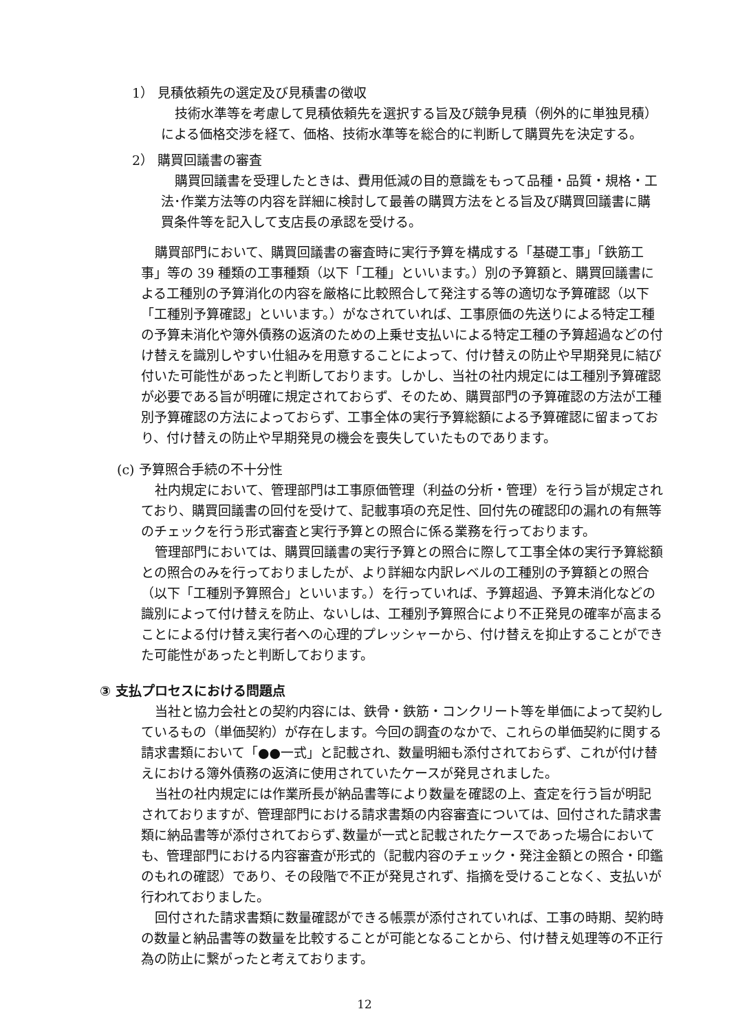1） 見積依頼先の選定及び見積書の徴収
技術水準等を考慮して見積依頼先を選択する旨及び競争見積（例外的に単独見積）による価格交渉を経て、価格、技術水準等を総合的に判断して購買先を決定する。
2） 購買回議書の審査
購買回議書を受理したときは、費用低減の目的意識をもって品種・品質・規格・工法･作業方法等の内容を詳細に検討して最善の購買方法をとる旨及び購買回議書に購買条件等を記入して支店長の承認を受ける。
購買部門において、購買回議書の審査時に実行予算を構成する「基礎工事」「鉄筋工事」等の 39 種類の工事種類（以下「工種」といいます。）別の予算額と、購買回議書による工種別の予算消化の内容を厳格に比較照合して発注する等の適切な予算確認（以下「工種別予算確認」といいます。）がなされていれば、工事原価の先送りによる特定工種の予算未消化や簿外債務の返済のための上乗せ支払いによる特定工種の予算超過などの付け替えを識別しやすい仕組みを用意することによって、付け替えの防止や早期発見に結び付いた可能性があったと判断しております。しかし、当社の社内規定には工種別予算確認が必要である旨が明確に規定されておらず、そのため、購買部門の予算確認の方法が工種別予算確認の方法によっておらず、工事全体の実行予算総額による予算確認に留まっており、付け替えの防止や早期発見の機会を喪失していたものであります。
(c) 予算照合手続の不十分性
社内規定において、管理部門は工事原価管理（利益の分析・管理）を行う旨が規定されており、購買回議書の回付を受けて、記載事項の充足性、回付先の確認印の漏れの有無等のチェックを行う形式審査と実行予算との照合に係る業務を行っております。
管理部門においては、購買回議書の実行予算との照合に際して工事全体の実行予算総額との照合のみを行っておりましたが、より詳細な内訳レベルの工種別の予算額との照合（以下「工種別予算照合」といいます。）を行っていれば、予算超過、予算未消化などの識別によって付け替えを防止、ないしは、工種別予算照合により不正発見の確率が高まることによる付け替え実行者への心理的プレッシャーから、付け替えを抑止することができた可能性があったと判断しております。
③ 支払プロセスにおける問題点
当社と協力会社との契約内容には、鉄骨・鉄筋・コンクリート等を単価によって契約しているもの（単価契約）が存在します。今回の調査のなかで、これらの単価契約に関する請求書類において「●●一式」と記載され、数量明細も添付されておらず、これが付け替えにおける簿外債務の返済に使用されていたケースが発見されました。
当社の社内規定には作業所長が納品書等により数量を確認の上、査定を行う旨が明記されておりますが、管理部門における請求書類の内容審査については、回付された請求書類に納品書等が添付されておらず､数量が一式と記載されたケースであった場合においても、管理部門における内容審査が形式的（記載内容のチェック・発注金額との照合・印鑑のもれの確認）であり、その段階で不正が発見されず、指摘を受けることなく、支払いが行われておりました。
回付された請求書類に数量確認ができる帳票が添付されていれば、工事の時期、契約時の数量と納品書等の数量を比較することが可能となることから、付け替え処理等の不正行為の防止に繋がったと考えております。
12